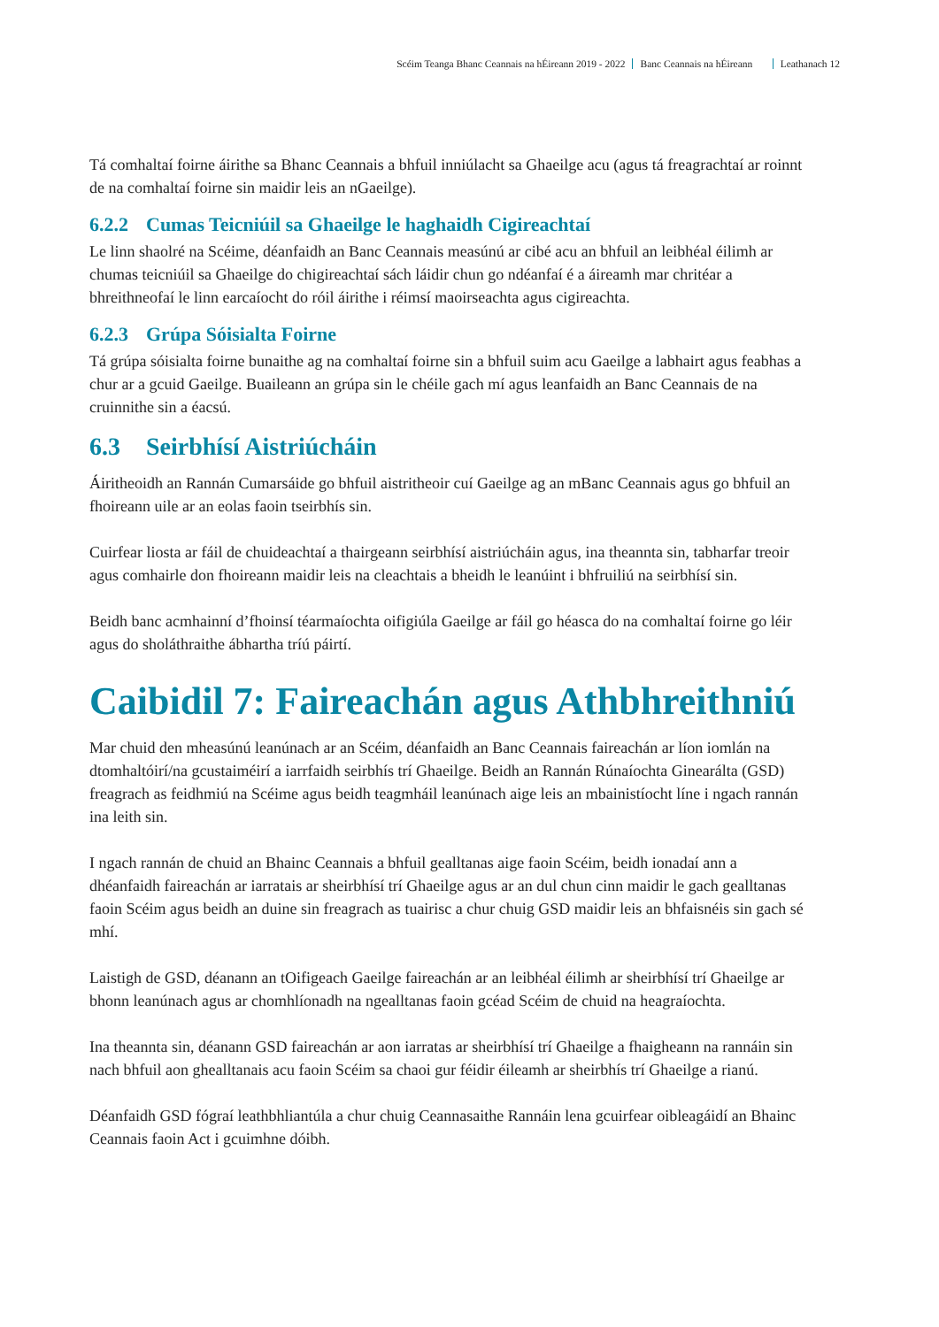Scéim Teanga Bhanc Ceannais na hÉireann 2019 - 2022 Banc Ceannais na hÉireann Leathanach 12
Tá comhaltaí foirne áirithe sa Bhanc Ceannais a bhfuil inniúlacht sa Ghaeilge acu (agus tá freagrachtaí ar roinnt de na comhaltaí foirne sin maidir leis an nGaeilge).
6.2.2 Cumas Teicniúil sa Ghaeilge le haghaidh Cigireachtaí
Le linn shaolré na Scéime, déanfaidh an Banc Ceannais measúnú ar cibé acu an bhfuil an leibhéal éilimh ar chumas teicniúil sa Ghaeilge do chigireachtaí sách láidir chun go ndéanfaí é a áireamh mar chritéar a bhreithneofaí le linn earcaíocht do róil áirithe i réimsí maoirseachta agus cigireachta.
6.2.3 Grúpa Sóisialta Foirne
Tá grúpa sóisialta foirne bunaithe ag na comhaltaí foirne sin a bhfuil suim acu Gaeilge a labhairt agus feabhas a chur ar a gcuid Gaeilge. Buaileann an grúpa sin le chéile gach mí agus leanfaidh an Banc Ceannais de na cruinnithe sin a éacsú.
6.3 Seirbhísí Aistriúcháin
Áiritheoidh an Rannán Cumarsáide go bhfuil aistritheoir cuí Gaeilge ag an mBanc Ceannais agus go bhfuil an fhoireann uile ar an eolas faoin tseirbhís sin.
Cuirfear liosta ar fáil de chuideachtaí a thairgeann seirbhísí aistriúcháin agus, ina theannta sin, tabharfar treoir agus comhairle don fhoireann maidir leis na cleachtais a bheidh le leanúint i bhfruiliú na seirbhísí sin.
Beidh banc acmhainní d’fhoinsí téarmaíochta oifigiúla Gaeilge ar fáil go héasca do na comhaltaí foirne go léir agus do sholáthraithe ábhartha tríú páirtí.
Caibidil 7: Faireachán agus Athbhreithniú
Mar chuid den mheasúnú leanúnach ar an Scéim, déanfaidh an Banc Ceannais faireachán ar líon iomlán na dtomhaltóirí/na gcustaiméirí a iarrfaidh seirbhís trí Ghaeilge. Beidh an Rannán Rúnaíochta Ginearálta (GSD) freagrach as feidhmiú na Scéime agus beidh teagmháil leanúnach aige leis an mbainistíocht líne i ngach rannán ina leith sin.
I ngach rannán de chuid an Bhainc Ceannais a bhfuil gealltanas aige faoin Scéim, beidh ionadaí ann a dhéanfaidh faireachán ar iarratais ar sheirbhísí trí Ghaeilge agus ar an dul chun cinn maidir le gach gealltanas faoin Scéim agus beidh an duine sin freagrach as tuairisc a chur chuig GSD maidir leis an bhfaisnéis sin gach sé mhí.
Laistigh de GSD, déanann an tOifigeach Gaeilge faireachán ar an leibhéal éilimh ar sheirbhísí trí Ghaeilge ar bhonn leanúnach agus ar chomhlíonadh na ngealltanas faoin gcéad Scéim de chuid na heagraíochta.
Ina theannta sin, déanann GSD faireachán ar aon iarratas ar sheirbhísí trí Ghaeilge a fhaigheann na rannáin sin nach bhfuil aon ghealltanais acu faoin Scéim sa chaoi gur féidir éileamh ar sheirbhís trí Ghaeilge a rianú.
Déanfaidh GSD fógraí leathbhliantúla a chur chuig Ceannasaithe Rannáin lena gcuirfear oibleagáidí an Bhainc Ceannais faoin Act i gcuimhne dóibh.